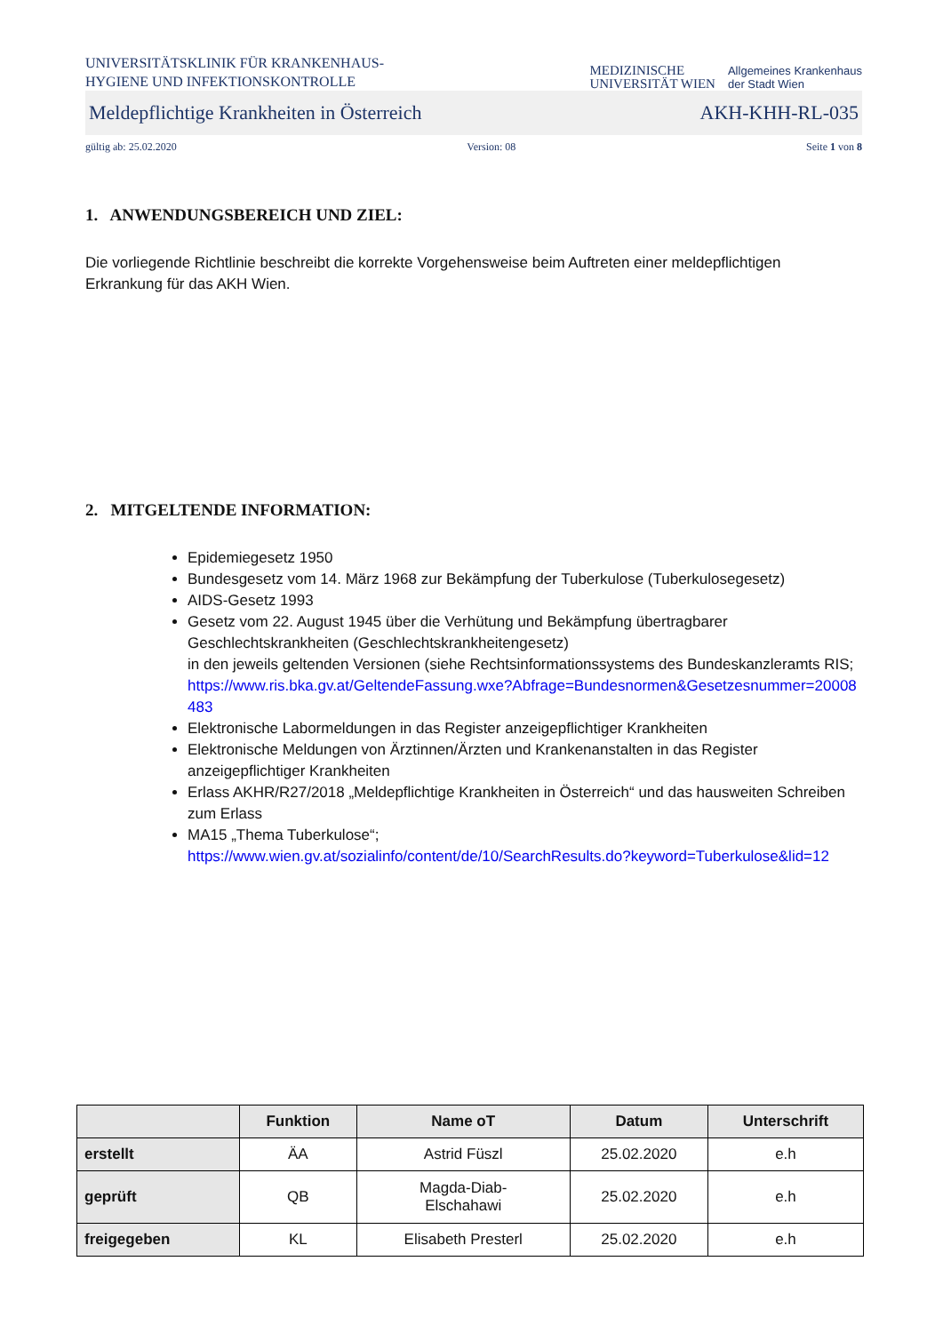UNIVERSITÄTSKLINIK FÜR KRANKENHAUS-
HYGIENE UND INFEKTIONSKONTROLLE
MEDIZINISCHE
UNIVERSITÄT WIEN
Allgemeines Krankenhaus
der Stadt Wien
Meldepflichtige Krankheiten in Österreich AKH-KHH-RL-035
gültig ab: 25.02.2020 Version: 08 Seite 1 von 8
1. ANWENDUNGSBEREICH UND ZIEL:
Die vorliegende Richtlinie beschreibt die korrekte Vorgehensweise beim Auftreten einer meldepflichtigen Erkrankung für das AKH Wien.
2. MITGELTENDE INFORMATION:
Epidemiegesetz 1950
Bundesgesetz vom 14. März 1968 zur Bekämpfung der Tuberkulose (Tuberkulosegesetz)
AIDS-Gesetz 1993
Gesetz vom 22. August 1945 über die Verhütung und Bekämpfung übertragbarer Geschlechtskrankheiten (Geschlechtskrankheitengesetz)
in den jeweils geltenden Versionen (siehe Rechtsinformationssystems des Bundeskanzleramts RIS;
https://www.ris.bka.gv.at/GeltendeFassung.wxe?Abfrage=Bundesnormen&Gesetzesnummer=20008483
Elektronische Labormeldungen in das Register anzeigepflichtiger Krankheiten
Elektronische Meldungen von Ärztinnen/Ärzten und Krankenanstalten in das Register anzeigepflichtiger Krankheiten
Erlass AKHR/R27/2018 „Meldepflichtige Krankheiten in Österreich“ und das hausweiten Schreiben zum Erlass
MA15 „Thema Tuberkulose“;
https://www.wien.gv.at/sozialinfo/content/de/10/SearchResults.do?keyword=Tuberkulose&lid=12
| | Funktion | Name oT | Datum | Unterschrift |
| --- | --- | --- | --- | --- |
| erstellt | ÄA | Astrid Füszl | 25.02.2020 | e.h |
| geprüft | QB | Magda-Diab- Elschahawi | 25.02.2020 | e.h |
| freigegeben | KL | Elisabeth Presterl | 25.02.2020 | e.h |